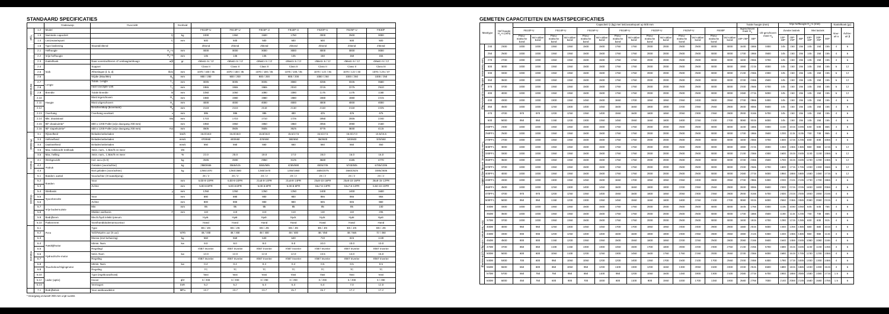STANDAARD SPECIFICATIES
| | | Onderwerp | Overzicht | Eenheid | | | | | | | |
| Type | 1.2 | Model | | | FB10P-U | FB14P-U | FB15P-U | FB18P-U | FB20P-U | FB25P-U | FB30P |
| | 1.3 | Nominale capaciteit | Q | kg | 1000 | 1350 | 1500 | 1750 | 2000 | 2500 | 3000 |
| | 1.4 | Lastzwaartepunt | C | mm | 500 | 500 | 500 | 500 | 500 | 500 | 500 |
| | 1.6 | Type bediening | Staand/zittend | | Zittend | Zittend | Zittend | Zittend | Zittend | Zittend | Zittend |
| Dimensies | 2.1 | Hefhoogte | H<sub>3</sub>+s | mm | 3000 | 3000 | 3000 | 3000 | 3000 | 3000 | 3000 |
| | 2.2 | Vrije hefhoogte | H<sub>2</sub>+s | mm | 145 | 145 | 145 | 145 | 150 | 150 | 155 |
| | 2.3 | Kantelhoek | Naar voren/achteren <F:omlaag/omhoog> α/β | gr. | <Mast> 6 / 12 | <Mast> 6 / 12 | <Mast> 6 / 12 | <Mast> 6 / 12 | <Mast> 6 / 12 | <Mast> 6 / 12 | <Mast> 6 / 12 |
| | 2.4 | Vork | Support | | Class II | Class II | Class II | Class II | Class II | Class II | Class III |
| | 2.5 | | Afmetingen (l, b, d) l/b/s | mm | 1070 / 100 / 35 | 1070 / 100 / 35 | 1070 / 100 / 35 | 1070 / 100 / 35 | 1070 / 122 / 36 | 1070 / 122 / 40 | 1070 / 125 / 47 |
| | 2.6 | | Wijdte (Max/Min) B<sub>5</sub> | mm | 900 / 200 | 900 / 200 | 900 / 200 | 900 / 200 | 1000 / 250 | 1000 / 250 | 1000 / 250 |
| | 2.7 | Lengte | Totale. Lengte L<sub>1</sub> | mm | 3035 | 3035 | 3035 | 3080 | 3285 | 3345 | 3580 |
| | 2.8 | | naar voorzijde vork L<sub>2</sub> | mm | 1965 | 1965 | 1965 | 2010 | 2215 | 2275 | 2510 |
| | 2.9 | Breedte | Totale Breedte B | mm | 1050 | 1050 | 1090 | 1090 | 1175 | 1175 | 1180 |
| | 2.10 | Hoogte | Mast ingeschoven H<sub>1</sub> | mm | 1980 | 1980 | 1980 | 1980 | 1980 | 1980 | 2215 |
| | 2.11 | | Mast uitgeschoven H<sub>4</sub> | mm | 4000 | 4000 | 4000 | 4000 | 4000 | 4000 | 4000 |
| | 2.12 | | Beschermkap (bovenaan) H<sub>6</sub> | mm | 2110 | 2110 | 2110 | 2110 | 2110 | 2110 | 2225 |
| | 2.13 | Overhang | Overhang voorkant x | mm | 395 | 395 | 395 | 400 | 425 | 425 | 475 |
| | 2.14 | Min. draaistraal | Wa | mm | 1710 | 1710 | 1710 | 1725 | 1950 | 2005 | 2240 |
| | 2.15 | 90° draairuimte* | 800 x 1200 Pallet (vrije doorgang 200 mm) | mm | 1950 | 1950 | 1950 | 1960 | 2055 | 2090 | 2180 |
| | 2.16 | 90° stapelruimte* | 800 x 1200 Pallet (vrije doorgang 200 mm) Ast | mm | 3505 | 3505 | 3505 | 3525 | 3775 | 3830 | 4115 |
| Prestatie | 3.1 | Rijsnelheid | Beladen/onbeladen | km/h | 16.0/18.0 | 16.0/18.0 | 16.0/18.0 | 15.5/17.5 | 15.5/17.5 | 15.0/17.0 | 13.5/15.5 |
| | 3.3 | Hefsnelheid | Beladen/onbeladen | mm/s | 470/650 | 440/650 | 420/650 | 380/650 | 360/600 | 340/600 | 320/550 |
| | 3.4 | Daalsnelheid | Beladen/onbeladen | mm/s | 550 | 550 | 550 | 550 | 550 | 550 | 450 |
| | 3.5 | Max. trekkracht trekhaak | 3min. nom., 1.5km/h en meer | kN | | | | | | | |
| | 3.6 | Max. helling | 3min. nom., 1.5km/h en meer | % | 22.0 | 20.0 | 19.0 | 17.0 | 19.0 | 16.0 | 16.0 |
| Massa | 4.1 | Werkgewicht | Incl. accu (6.3) | kg | 2635 | 2830 | 2950 | 3125 | 3680 | 4185 | 4770 |
| | 4.2 | Asdruk | Geladen (voor/achter) | kg | 2980/655 | 3565/615 | 3855/595 | 4285/590 | 4935/745 | 5740/945 | 6735/1035 |
| | 4.3 | | Niet geladen (voor/achter) | kg | 1265/1370 | 1250/1580 | 1280/1670 | 1265/1860 | 1605/2075 | 1560/2625 | 1935/2835 |
| Chassis | 5.1 | Banden: aantal | Voor/achter (X=aandrijving) | | 2X / 2 | 2X / 2 | 2X / 2 | 2X / 2 | 2X / 2 | 2X / 2 | 2X / 2 |
| | 5.2 | Banden | Voor | mm | 6.00-9-10PR | 6.00-9-10PR | 21x8-9-14PR | 21x8-9-14PR | 23x9-10-16PR | 23x9-10-16PR | 28x9-15-12PR |
| | 5.3 | | Achter | mm | 5.00-8-8PR | 5.00-8-8PR | 5.00-8-8PR | 5.00-8-8PR | 18x7-8-14PR | 18x7-8-14PR | 6.50-10-10PR |
| | 5.4 | Wielbasis | y | mm | 1250 | 1250 | 1250 | 1250 | 1400 | 1400 | 1600 |
| | 5.5 | Spoorbreedte | Voor | mm | 890 | 890 | 900 | 900 | 955 | 955 | 955 |
| | 5.6 | | Achter | mm | 900 | 900 | 900 | 900 | 945 | 945 | 980 |
| | 5.7 | Vrije bodemruimte | Min | mm | 95 | 95 | 95 | 95 | 95 | 95 | 130 |
| | 5.8 | | Midden wielbasis F | mm | 110 | 110 | 110 | 110 | 110 | 110 | 235 |
| | 5.9 | Bedrijfsrem | Mech./hydr./elektr./pneum. | | Hydr. | Hydr. | Hydr. | Hydr. | Hydr. | Hydr. | Hydr. |
| | 5.10 | Parkeerrem | Voet/hand/dodemanscontact | | Hand | Hand | Hand | Hand | Hand | Hand | Hand |
| Motoren | 6.1 | Accu | Type | | BS / JIS | BS / JIS | BS / JIS | BS / JIS | BS / JIS | BS / JIS | BS / JIS |
| | 6.2 | | Volt/Ampère.uur (5 uur) | V/Ah | 48 / 330 | 48 / 330 | 48 / 400 | 48 / 400 | 48 / 450 | 48 / 565 | 72 / 450 |
| | 6.3 | | Massa (met behuizing) | kg | 560 | 560 | 640 | 640 | 710 | 815 | 1140 |
| | 6.4 | Aandrijfmotor | 60min. Nom. | kw | 9.0 | 9.0 | 9.0 | 9.0 | 10.0 | 10.0 | 10.0 |
| | 6.5 | | Regelingl | | IGBT Inverter | IGBT Inverter | IGBT Inverter | IGBT Inverter | IGBT Inverter | IGBT Inverter | IGBT Inverter |
| | 6.6 | Hydraulische motor | 5min. Nom | kw | 12.0 | 12.0 | 12.0 | 12.0 | 13.5 | 14.0 | 15.0 |
| | 6.7 | | Regeling | | IGBT Inverter | IGBT Inverter | IGBT Inverter | IGBT Inverter | IGBT Inverter | IGBT Inverter | IGBT Inverter |
| | 6.8 | Stuurbekrachtigingmotor | 60min. Nom. | kw | 0.4 | 0.4 | 0.4 | 0.4 | 0.5 | 0.5 | 0.5 |
| | 6.9 | | Regeling | | TC | TC | TC | TC | TC | TC | TC |
| | 6.10 | Lader (optie) | Type (ingebouwd/vast) | | Vast | Vast | Vast | Vast | Vast | Vast | Vast |
| | 6.12 | | Invoer | ϕ/V | 3 / 200 | 3 / 200 | 3 / 200 | 3 / 200 | 3 / 200 | 3 / 200 | 3 / 200 |
| | 6.13 | | Vermogen | kVA | 5.2 | 5.2 | 6.4 | 6.4 | 6.4 | 7.0 | 12.0 |
| | 7.1 | Bedrijfsdruk | Voor aanbouwdelen | MPa | 13.7 | 13.7 | 13.7 | 15.7 | 15.7 | 17.2 | 17.2 |
* Doorgang inclusief 200 mm vrije ruimte.
GEMETEN CAPACITEITEN EN MASTSPECIFICATIES
| Masttype | | Hef-hoogte H<sub>3</sub>+s (mm) | Capaciteit Q (kg) met lastzwaartepunt op 500 mm | | | | | | | | | | | | | | Totale hoogte (mm) | | | Vrije hefhoogte H<sub>2</sub>+s (mm) | | | | | | Kantelhoek (gr) | |
| --- | --- | --- | --- | --- | --- | --- | --- | --- | --- | --- | --- | --- | --- | --- | --- | --- | --- | --- | --- | --- | --- | --- | --- | --- | --- | --- | --- |
| | | | FB10P-U | | FB14P-U | | FB15P-U | | FB18P-U | | FB20P-U | | FB25P-U | | FB30P | | Ingeschoven mast H<sub>1</sub> | | Uit-geschoven mast H<sub>4</sub> | Zonder lastrek | | | Met lastrek | | | Voor-uit α | Achter-uit β |
| | | | Pneu-matische band | Vol-rubber band | Pneu-matische band | Vol-rubber band | Pneu-matische band | Vol-rubber band | Pneu-matische band | Vol-rubber band | Pneu-matische band | Vol-rubber band | Pneu-matische band | Vol-rubber band | Pneu-matische band | Vol-rubber band | 10P-25P | 30P | | 10P-18P | 20P-25P | 30P | 10P-18P | 20P-25P | 30P | | |
| Twee-fasenmast, volledig zicht (Enkelvoudig) | 230 | 2300 | 1000 | 1000 | 1350 | 1350 | 1500 | 1500 | 1750 | 1750 | 2000 | 2000 | 2500 | 2500 | 3000 | 3000 | 1630 | 1865 | 3300 | 145 | 150 | 155 | 145 | 150 | 155 | 4 | 6 |
| | 250 | 2500 | 1000 | 1000 | 1350 | 1350 | 1500 | 1500 | 1750 | 1750 | 2000 | 2000 | 2500 | 2500 | 3000 | 3000 | 1730 | 1965 | 3500 | 145 | 150 | 155 | 145 | 150 | 155 | 4 | 6 |
| | 270 | 2700 | 1000 | 1000 | 1350 | 1350 | 1500 | 1500 | 1750 | 1750 | 2000 | 2000 | 2500 | 2500 | 3000 | 3000 | 1830 | 2065 | 3700 | 145 | 150 | 155 | 145 | 150 | 155 | 4 | 6 |
| | 300 | 3000 | 1000 | 1000 | 1350 | 1350 | 1500 | 1500 | 1750 | 1750 | 2000 | 2000 | 2500 | 2500 | 3000 | 3000 | 1980 | 2215 | 4000 | 145 | 150 | 155 | 145 | 150 | 155 | 6 | 12 |
| | 330 | 3300 | 1000 | 1000 | 1350 | 1350 | 1500 | 1500 | 1750 | 1750 | 2000 | 2000 | 2500 | 2500 | 3000 | 3000 | 2130 | 2365 | 4300 | 145 | 150 | 155 | 145 | 150 | 155 | 6 | 12 |
| | 350 | 3500 | 1000 | 1000 | 1350 | 1350 | 1500 | 1500 | 1750 | 1750 | 2000 | 2000 | 2500 | 2500 | 3000 | 3000 | 2230 | 2465 | 4500 | 145 | 150 | 155 | 145 | 150 | 155 | 6 | 12 |
| | 370 | 3700 | 1000 | 1000 | 1350 | 1350 | 1500 | 1500 | 1750 | 1750 | 2000 | 2000 | 2500 | 2500 | 3000 | 3000 | 2330 | 2565 | 4700 | 145 | 150 | 155 | 145 | 150 | 155 | 6 | 12 |
| | 400 | 4000 | 1000 | 1000 | 1350 | 1350 | 1500 | 1500 | 1750 | 1750 | 2000 | 2000 | 2500 | 2500 | 3000 | 3000 | 2480 | 2715 | 5000 | 145 | 150 | 155 | 145 | 150 | 155 | 6 | 12 |
| | 430 | 4300 | 1000 | 1000 | 1300 | 1350 | 1450 | 1500 | 1650 | 1700 | 1950 | 1950 | 2350 | 2400 | 2800 | 2950 | 2730 | 2965 | 5300 | 145 | 150 | 155 | 145 | 150 | 155 | 4 | 6 |
| | 450 | 4500 | 1000 | 1000 | 1250 | 1300 | 1400 | 1450 | 1600 | 1650 | 1900 | 1900 | 2200 | 2350 | 2550 | 2900 | 2830 | 3065 | 5500 | 145 | 150 | 155 | 145 | 150 | 155 | 4 | 6 |
| | 470 | 4700 | 970 | 970 | 1200 | 1250 | 1350 | 1400 | 1550 | 1600 | 1800 | 1850 | 2050 | 2300 | 2350 | 2800 | 2930 | 3165 | 5700 | 145 | 150 | 155 | 145 | 150 | 155 | 4 | 6 |
| | 500 | 5000 | 950 | 950 | 1150 | 1200 | 1300 | 1350 | 1450 | 1550 | 1650 | 1800 | 1800 | 2250 | 2100 | 2700 | 3080 | 3315 | 6000 | 145 | 150 | 155 | 145 | 150 | 155 | 4 | 6 |
| Twee-fasenmast, volledig vrij (Dubbel) | 230PFL | 2300 | 1000 | 1000 | 1350 | 1350 | 1500 | 1500 | 1750 | 1750 | 2000 | 2000 | 2500 | 2500 | 3000 | 3000 | 1630 | 1865 | 3300 | 1100 | 1015 | 1035 | 630 | 630 | 865 | 4 | 6 |
| | 250PFL | 2500 | 1000 | 1000 | 1350 | 1350 | 1500 | 1500 | 1750 | 1750 | 2000 | 2000 | 2500 | 2500 | 3000 | 3000 | 1730 | 1965 | 3500 | 1200 | 1115 | 1135 | 730 | 730 | 965 | 4 | 6 |
| | 270PFL | 2700 | 1000 | 1000 | 1350 | 1350 | 1500 | 1500 | 1750 | 1750 | 2000 | 2000 | 2500 | 2500 | 3000 | 3000 | 1830 | 2065 | 3700 | 1300 | 1215 | 1235 | 830 | 830 | 1065 | 4 | 6 |
| | 300PFL | 3000 | 1000 | 1000 | 1350 | 1350 | 1500 | 1500 | 1750 | 1750 | 2000 | 2000 | 2500 | 2500 | 3000 | 3000 | 1980 | 2215 | 4000 | 1450 | 1365 | 1385 | 980 | 980 | 1215 | 6 | 12 |
| | 330PFL | 3300 | 1000 | 1000 | 1350 | 1350 | 1500 | 1500 | 1750 | 1750 | 2000 | 2000 | 2500 | 2500 | 3000 | 3000 | 2130 | 2365 | 4300 | 1600 | 1515 | 1535 | 1130 | 1130 | 1365 | 6 | 12 |
| | 350PFL | 3500 | 1000 | 1000 | 1350 | 1350 | 1500 | 1500 | 1750 | 1750 | 2000 | 2000 | 2500 | 2500 | 3000 | 3000 | 2230 | 2465 | 4500 | 1700 | 1615 | 1635 | 1230 | 1230 | 1465 | 6 | 12 |
| | 370PFL | 3700 | 1000 | 1000 | 1350 | 1350 | 1500 | 1500 | 1750 | 1750 | 2000 | 2000 | 2500 | 2500 | 3000 | 3000 | 2330 | 2565 | 4700 | 1800 | 1715 | 1735 | 1330 | 1330 | 1565 | 6 | 12 |
| | 400PFL | 4000 | 1000 | 1000 | 1350 | 1350 | 1500 | 1500 | 1750 | 1750 | 2000 | 2000 | 2500 | 2500 | 3000 | 3000 | 2480 | 2715 | 5000 | 1950 | 1865 | 1885 | 1480 | 1480 | 1715 | 6 | 12 |
| | 430PFL | 4300 | 1000 | 1000 | 1300 | 1350 | 1450 | 1500 | 1650 | 1700 | 1950 | 1950 | 2350 | 2400 | 2800 | 2950 | 2730 | 2965 | 5300 | 2200 | 2115 | 2135 | 1730 | 1730 | 1965 | 4 | 6 |
| | 450PFL | 4500 | 1000 | 1000 | 1250 | 1300 | 1400 | 1450 | 1600 | 1650 | 1900 | 1900 | 2200 | 2350 | 2550 | 2900 | 2830 | 3065 | 5500 | 2300 | 2215 | 2235 | 1830 | 1830 | 2065 | 4 | 6 |
| | 470PFL | 4700 | 970 | 970 | 1200 | 1250 | 1350 | 1400 | 1550 | 1600 | 1800 | 1850 | 2050 | 2300 | 2350 | 2800 | 2930 | 3165 | 5700 | 2400 | 2315 | 2335 | 1930 | 1930 | 2165 | 4 | 6 |
| | 500PFL | 5000 | 950 | 950 | 1150 | 1200 | 1300 | 1350 | 1450 | 1550 | 1650 | 1800 | 1800 | 2250 | 2100 | 2700 | 3080 | 3315 | 6000 | 2550 | 2465 | 2485 | 2080 | 2080 | 2315 | 4 | 6 |
| Drie-fasenmast, volledig vrij (Drievoudig) | 330M | 3300 | 1000 | 1000 | 1350 | 1350 | 1500 | 1500 | 1750 | 1750 | 2000 | 2000 | 2500 | 2500 | 3000 | 3000 | 1645 | 1765 | 4300 | 1105 | 1030 | 1050 | 645 | 645 | 765 | 4 | 6 |
| | 350M | 3500 | 1000 | 1000 | 1350 | 1350 | 1500 | 1500 | 1750 | 1750 | 2000 | 2000 | 2500 | 2500 | 3000 | 3000 | 1730 | 1865 | 4500 | 1190 | 1115 | 1235 | 730 | 730 | 865 | 4 | 6 |
| | 370M | 3700 | 1000 | 1000 | 1350 | 1350 | 1500 | 1500 | 1750 | 1750 | 2000 | 2000 | 2500 | 2500 | 3000 | 3000 | 1830 | 1915 | 4700 | 1290 | 1215 | 1285 | 830 | 830 | 915 | 4 | 6 |
| | 400M | 4000 | 950 | 950 | 1250 | 1300 | 1450 | 1450 | 1700 | 1700 | 1950 | 1950 | 2400 | 2400 | 2900 | 2900 | 1880 | 2015 | 5000 | 1340 | 1265 | 1385 | 880 | 880 | 1015 | 4 | 6 |
| | 430M | 4300 | 930 | 930 | 1200 | 1250 | 1400 | 1400 | 1600 | 1600 | 1900 | 1900 | 2300 | 2350 | 2800 | 2850 | 1980 | 2115 | 5300 | 1440 | 1365 | 1485 | 980 | 980 | 1115 | 4 | 6 |
| | 450M | 4500 | 900 | 900 | 1150 | 1200 | 1350 | 1350 | 1500 | 1550 | 1800 | 1850 | 2200 | 2250 | 2500 | 2800 | 2080 | 2165 | 5500 | 1540 | 1465 | 1535 | 1080 | 1080 | 1165 | 4 | 6 |
| | 470M | 4700 | 850 | 850 | 1100 | 1150 | 1300 | 1300 | 1450 | 1500 | 1700 | 1800 | 2000 | 2200 | 2300 | 2750 | 2130 | 2265 | 5700 | 1590 | 1515 | 1635 | 1130 | 1130 | 1265 | 4 | 6 |
| | 500M | 5000 | 800 | 800 | 1050 | 1100 | 1200 | 1250 | 1300 | 1450 | 1600 | 1750 | 1750 | 2150 | 2000 | 2650 | 2230 | 2365 | 6000 | 1690 | 1615 | 1735 | 1230 | 1230 | 1365 | 4 | 6 |
| | 530M | 5300 | 700 | 800 | 950 | 1050 | 1050 | 1200 | 1200 | 1400 | 1350 | 1700 | 1500 | 2100 | 1700 | 2550 | 2330 | 2465 | 6300 | 1790 | 1715 | 1835 | 1330 | 1330 | 1465 | 4 | 6 |
| | 550M | 5500 | 650 | 800 | 850 | 1050 | 950 | 1200 | 1100 | 1300 | 1200 | 1650 | 1300 | 2050 | 1500 | 2400 | 2430 | 2515 | 6500 | 1890 | 1815 | 1885 | 1430 | 1430 | 1515 | 4 | 6 |
| | 570M | 5700 | 550 | 750 | 750 | 950 | 850 | 1100 | 950 | 1200 | 1050 | 1600 | 1150 | 1900 | 1300 | 2100 | 2480 | 2715 | 6700 | 1940 | 1865 | 2085 | 1480 | 1480 | 1715 | 1.5 | 6 |
| | 600M | 6000 | 450 | 750 | 600 | 900 | 700 | 1000 | 800 | 1100 | 900 | 1550 | 1000 | 1700 | 1150 | 1900 | 2680 | 2765 | 7000 | 2140 | 2065 | 2135 | 1680 | 1680 | 1765 | 1.5 | 6 |